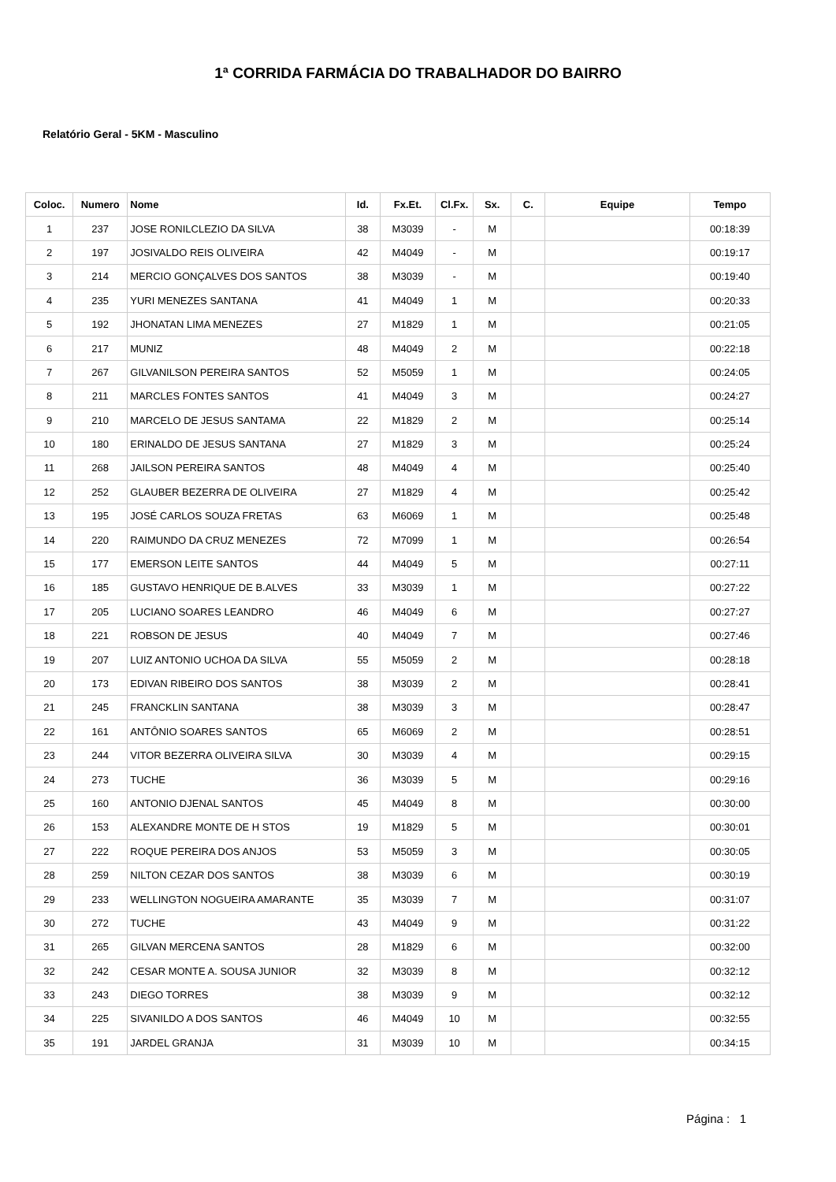1ª CORRIDA FARMÁCIA DO TRABALHADOR DO BAIRRO
Relatório Geral - 5KM - Masculino
| Coloc. | Numero | Nome | Id. | Fx.Et. | Cl.Fx. | Sx. | C. | Equipe | Tempo |
| --- | --- | --- | --- | --- | --- | --- | --- | --- | --- |
| 1 | 237 | JOSE RONILCLEZIO DA SILVA | 38 | M3039 | - | M | | | 00:18:39 |
| 2 | 197 | JOSIVALDO REIS OLIVEIRA | 42 | M4049 | - | M | | | 00:19:17 |
| 3 | 214 | MERCIO GONÇALVES DOS SANTOS | 38 | M3039 | - | M | | | 00:19:40 |
| 4 | 235 | YURI MENEZES SANTANA | 41 | M4049 | 1 | M | | | 00:20:33 |
| 5 | 192 | JHONATAN LIMA MENEZES | 27 | M1829 | 1 | M | | | 00:21:05 |
| 6 | 217 | MUNIZ | 48 | M4049 | 2 | M | | | 00:22:18 |
| 7 | 267 | GILVANILSON PEREIRA SANTOS | 52 | M5059 | 1 | M | | | 00:24:05 |
| 8 | 211 | MARCLES FONTES SANTOS | 41 | M4049 | 3 | M | | | 00:24:27 |
| 9 | 210 | MARCELO DE JESUS SANTAMA | 22 | M1829 | 2 | M | | | 00:25:14 |
| 10 | 180 | ERINALDO DE JESUS SANTANA | 27 | M1829 | 3 | M | | | 00:25:24 |
| 11 | 268 | JAILSON PEREIRA SANTOS | 48 | M4049 | 4 | M | | | 00:25:40 |
| 12 | 252 | GLAUBER BEZERRA DE OLIVEIRA | 27 | M1829 | 4 | M | | | 00:25:42 |
| 13 | 195 | JOSÉ CARLOS SOUZA FRETAS | 63 | M6069 | 1 | M | | | 00:25:48 |
| 14 | 220 | RAIMUNDO DA CRUZ MENEZES | 72 | M7099 | 1 | M | | | 00:26:54 |
| 15 | 177 | EMERSON LEITE SANTOS | 44 | M4049 | 5 | M | | | 00:27:11 |
| 16 | 185 | GUSTAVO HENRIQUE DE B.ALVES | 33 | M3039 | 1 | M | | | 00:27:22 |
| 17 | 205 | LUCIANO SOARES LEANDRO | 46 | M4049 | 6 | M | | | 00:27:27 |
| 18 | 221 | ROBSON DE JESUS | 40 | M4049 | 7 | M | | | 00:27:46 |
| 19 | 207 | LUIZ ANTONIO UCHOA DA SILVA | 55 | M5059 | 2 | M | | | 00:28:18 |
| 20 | 173 | EDIVAN RIBEIRO DOS SANTOS | 38 | M3039 | 2 | M | | | 00:28:41 |
| 21 | 245 | FRANCKLIN SANTANA | 38 | M3039 | 3 | M | | | 00:28:47 |
| 22 | 161 | ANTÔNIO SOARES SANTOS | 65 | M6069 | 2 | M | | | 00:28:51 |
| 23 | 244 | VITOR BEZERRA OLIVEIRA SILVA | 30 | M3039 | 4 | M | | | 00:29:15 |
| 24 | 273 | TUCHE | 36 | M3039 | 5 | M | | | 00:29:16 |
| 25 | 160 | ANTONIO DJENAL SANTOS | 45 | M4049 | 8 | M | | | 00:30:00 |
| 26 | 153 | ALEXANDRE MONTE DE H STOS | 19 | M1829 | 5 | M | | | 00:30:01 |
| 27 | 222 | ROQUE PEREIRA DOS ANJOS | 53 | M5059 | 3 | M | | | 00:30:05 |
| 28 | 259 | NILTON CEZAR DOS SANTOS | 38 | M3039 | 6 | M | | | 00:30:19 |
| 29 | 233 | WELLINGTON NOGUEIRA AMARANTE | 35 | M3039 | 7 | M | | | 00:31:07 |
| 30 | 272 | TUCHE | 43 | M4049 | 9 | M | | | 00:31:22 |
| 31 | 265 | GILVAN MERCENA SANTOS | 28 | M1829 | 6 | M | | | 00:32:00 |
| 32 | 242 | CESAR MONTE A. SOUSA JUNIOR | 32 | M3039 | 8 | M | | | 00:32:12 |
| 33 | 243 | DIEGO TORRES | 38 | M3039 | 9 | M | | | 00:32:12 |
| 34 | 225 | SIVANILDO A DOS SANTOS | 46 | M4049 | 10 | M | | | 00:32:55 |
| 35 | 191 | JARDEL GRANJA | 31 | M3039 | 10 | M | | | 00:34:15 |
Página : 1